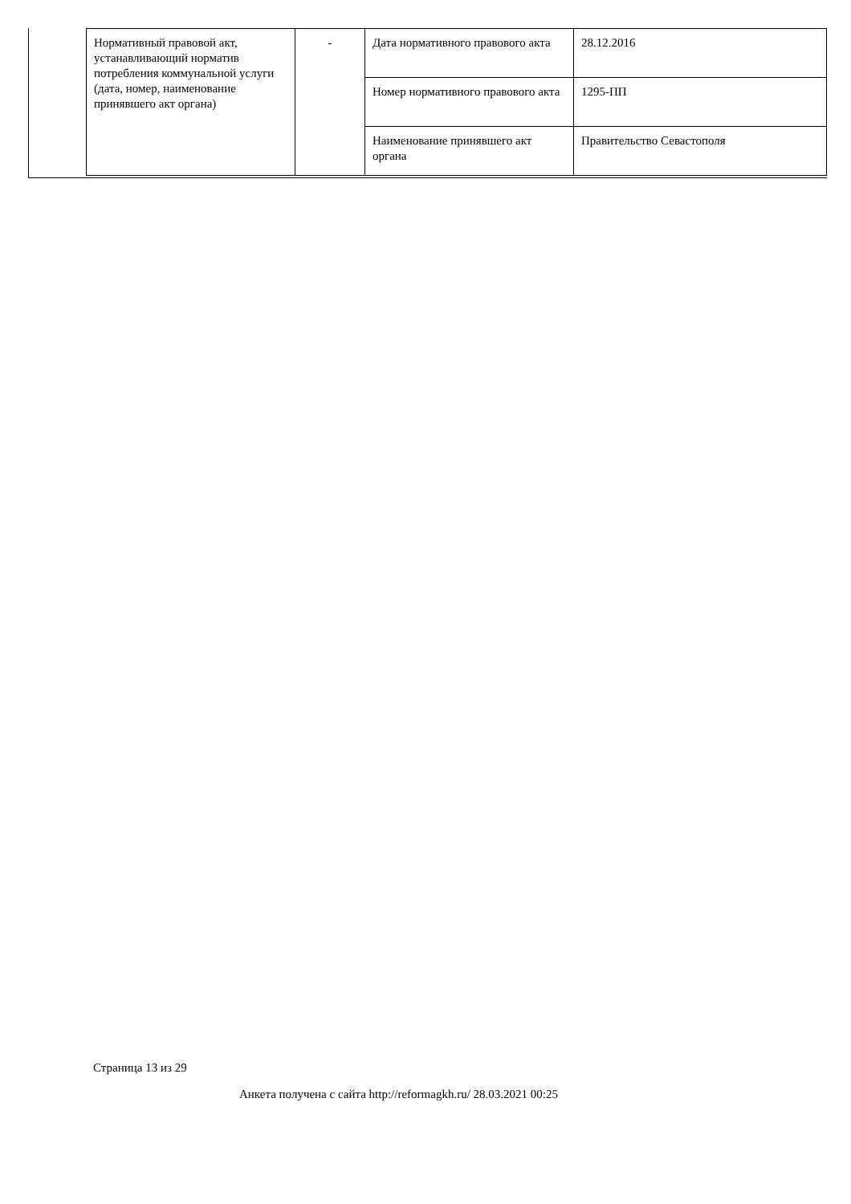| Нормативный правовой акт, устанавливающий норматив потребления коммунальной услуги (дата, номер, наименование принявшего акт органа) | - | Дата нормативного правового акта | 28.12.2016 |
| | | Номер нормативного правового акта | 1295-ПП |
| | | Наименование принявшего акт органа | Правительство Севастополя |
Страница 13 из 29
Анкета получена с сайта http://reformagkh.ru/ 28.03.2021 00:25